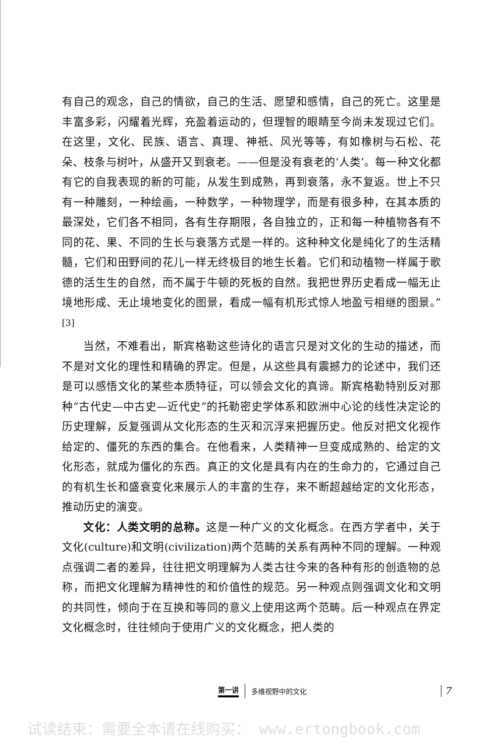有自己的观念，自己的情欲，自己的生活、愿望和感情，自己的死亡。这里是丰富多彩，闪耀着光辉，充盈着运动的，但理智的眼睛至今尚未发现过它们。在这里，文化、民族、语言、真理、神祇、风光等等，有如橡树与石松、花朵、枝条与树叶，从盛开又到衰老。——但是没有衰老的‘人类’。每一种文化都有它的自我表现的新的可能，从发生到成熟，再到衰落，永不复返。世上不只有一种雕刻，一种绘画，一种数学，一种物理学，而是有很多种，在其本质的最深处，它们各不相同，各有生存期限，各自独立的，正和每一种植物各有不同的花、果、不同的生长与衰落方式是一样的。这种种文化是纯化了的生活精髓，它们和田野间的花儿一样无终极目的地生长着。它们和动植物一样属于歌德的活生生的自然，而不属于牛顿的死板的自然。我把世界历史看成一幅无止境地形成、无止境地变化的图景，看成一幅有机形式惊人地盈亏相继的图景。”<sup>[3]</sup>
当然，不难看出，斯宾格勒这些诗化的语言只是对文化的生动的描述，而不是对文化的理性和精确的界定。但是，从这些具有震撼力的论述中，我们还是可以感悟文化的某些本质特征，可以领会文化的真谛。斯宾格勒特别反对那种“古代史—中古史—近代史”的托勒密史学体系和欧洲中心论的线性决定论的历史理解，反复强调从文化形态的生灭和沉浮来把握历史。他反对把文化视作给定的、僵死的东西的集合。在他看来，人类精神一旦变成成熟的、给定的文化形态，就成为僵化的东西。真正的文化是具有内在的生命力的，它通过自己的有机生长和盛衰变化来展示人的丰富的生存，来不断超越给定的文化形态，推动历史的演变。
文化：人类文明的总称。这是一种广义的文化概念。在西方学者中，关于文化(culture)和文明(civilization)两个范畴的关系有两种不同的理解。一种观点强调二者的差异，往往把文明理解为人类古往今来的各种有形的创造物的总称，而把文化理解为精神性的和价值性的规范。另一种观点则强调文化和文明的共同性，倾向于在互换和等同的意义上使用这两个范畴。后一种观点在界定文化概念时，往往倾向于使用广义的文化概念，把人类的
第一讲 多维视野中的文化 7
试读结束：需要全本请在线购买： www.ertongbook.com